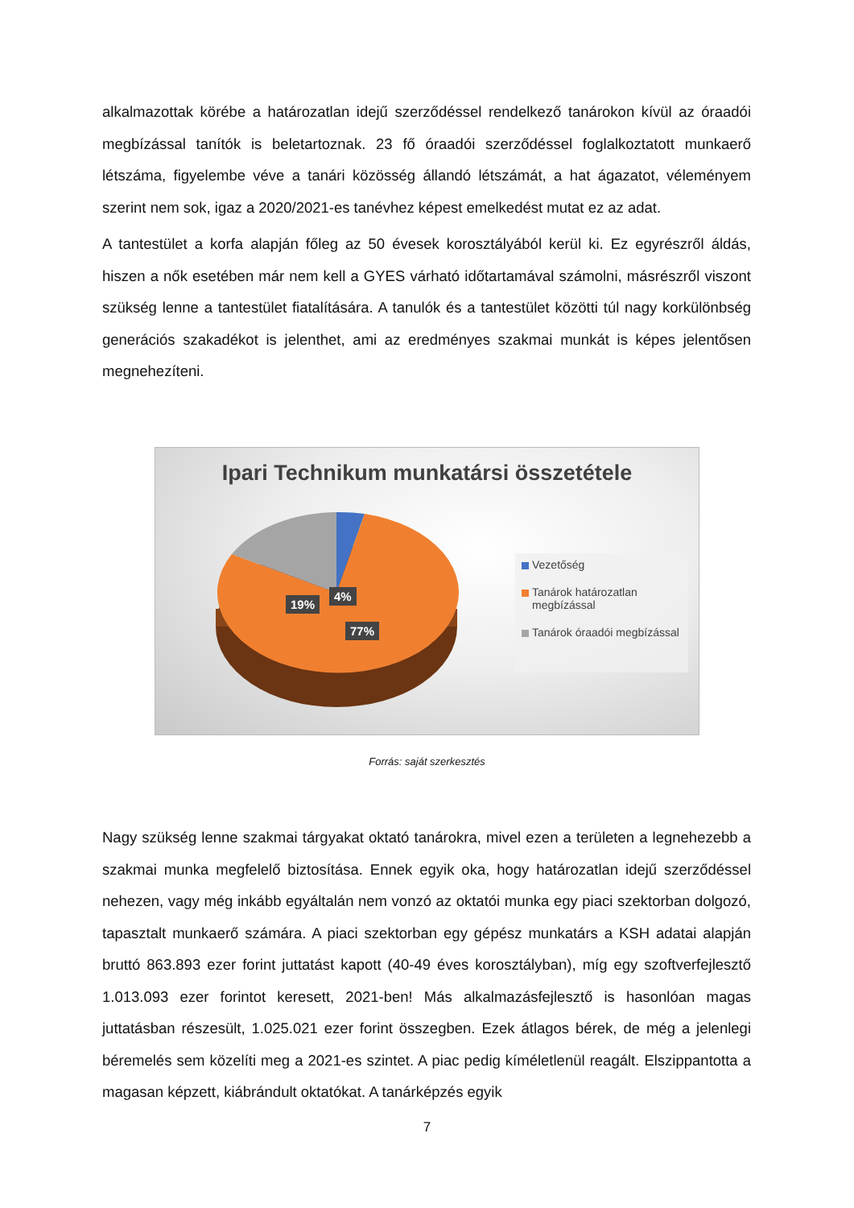alkalmazottak körébe a határozatlan idejű szerződéssel rendelkező tanárokon kívül az óraadói megbízással tanítók is beletartoznak. 23 fő óraadói szerződéssel foglalkoztatott munkaerő létszáma, figyelembe véve a tanári közösség állandó létszámát, a hat ágazatot, véleményem szerint nem sok, igaz a 2020/2021-es tanévhez képest emelkedést mutat ez az adat.
A tantestület a korfa alapján főleg az 50 évesek korosztályából kerül ki. Ez egyrészről áldás, hiszen a nők esetében már nem kell a GYES várható időtartamával számolni, másrészről viszont szükség lenne a tantestület fiatalítására. A tanulók és a tantestület közötti túl nagy korkülönbség generációs szakadékot is jelenthet, ami az eredményes szakmai munkát is képes jelentősen megnehezíteni.
Ipari Technikum munkatársi összetétele
19%
4%
77%
Vezetőség
Tanárok határozatlan megbízással
Tanárok óraadói megbízással
Forrás: saját szerkesztés
Nagy szükség lenne szakmai tárgyakat oktató tanárokra, mivel ezen a területen a legnehezebb a szakmai munka megfelelő biztosítása. Ennek egyik oka, hogy határozatlan idejű szerződéssel nehezen, vagy még inkább egyáltalán nem vonzó az oktatói munka egy piaci szektorban dolgozó, tapasztalt munkaerő számára. A piaci szektorban egy gépész munkatárs a KSH adatai alapján bruttó 863.893 ezer forint juttatást kapott (40-49 éves korosztályban), míg egy szoftverfejlesztő 1.013.093 ezer forintot keresett, 2021-ben! Más alkalmazásfejlesztő is hasonlóan magas juttatásban részesült, 1.025.021 ezer forint összegben. Ezek átlagos bérek, de még a jelenlegi béremelés sem közelíti meg a 2021-es szintet. A piac pedig kíméletlenül reagált. Elszippantotta a magasan képzett, kiábrándult oktatókat. A tanárképzés egyik
7